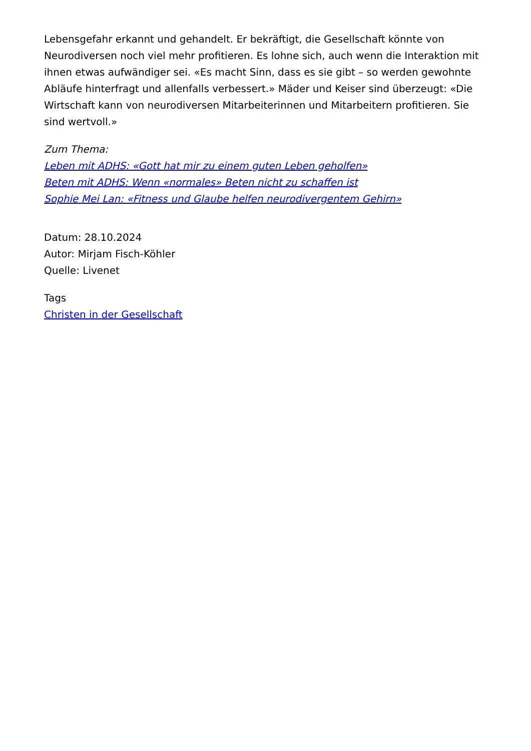Lebensgefahr erkannt und gehandelt. Er bekräftigt, die Gesellschaft könnte von Neurodiversen noch viel mehr profitieren. Es lohne sich, auch wenn die Interaktion mit ihnen etwas aufwändiger sei. «Es macht Sinn, dass es sie gibt – so werden gewohnte Abläufe hinterfragt und allenfalls verbessert.» Mäder und Keiser sind überzeugt: «Die Wirtschaft kann von neurodiversen Mitarbeiterinnen und Mitarbeitern profitieren. Sie sind wertvoll.»
Zum Thema:
Leben mit ADHS: «Gott hat mir zu einem guten Leben geholfen»
Beten mit ADHS: Wenn «normales» Beten nicht zu schaffen ist
Sophie Mei Lan: «Fitness und Glaube helfen neurodivergentem Gehirn»
Datum: 28.10.2024
Autor: Mirjam Fisch-Köhler
Quelle: Livenet
Tags
Christen in der Gesellschaft